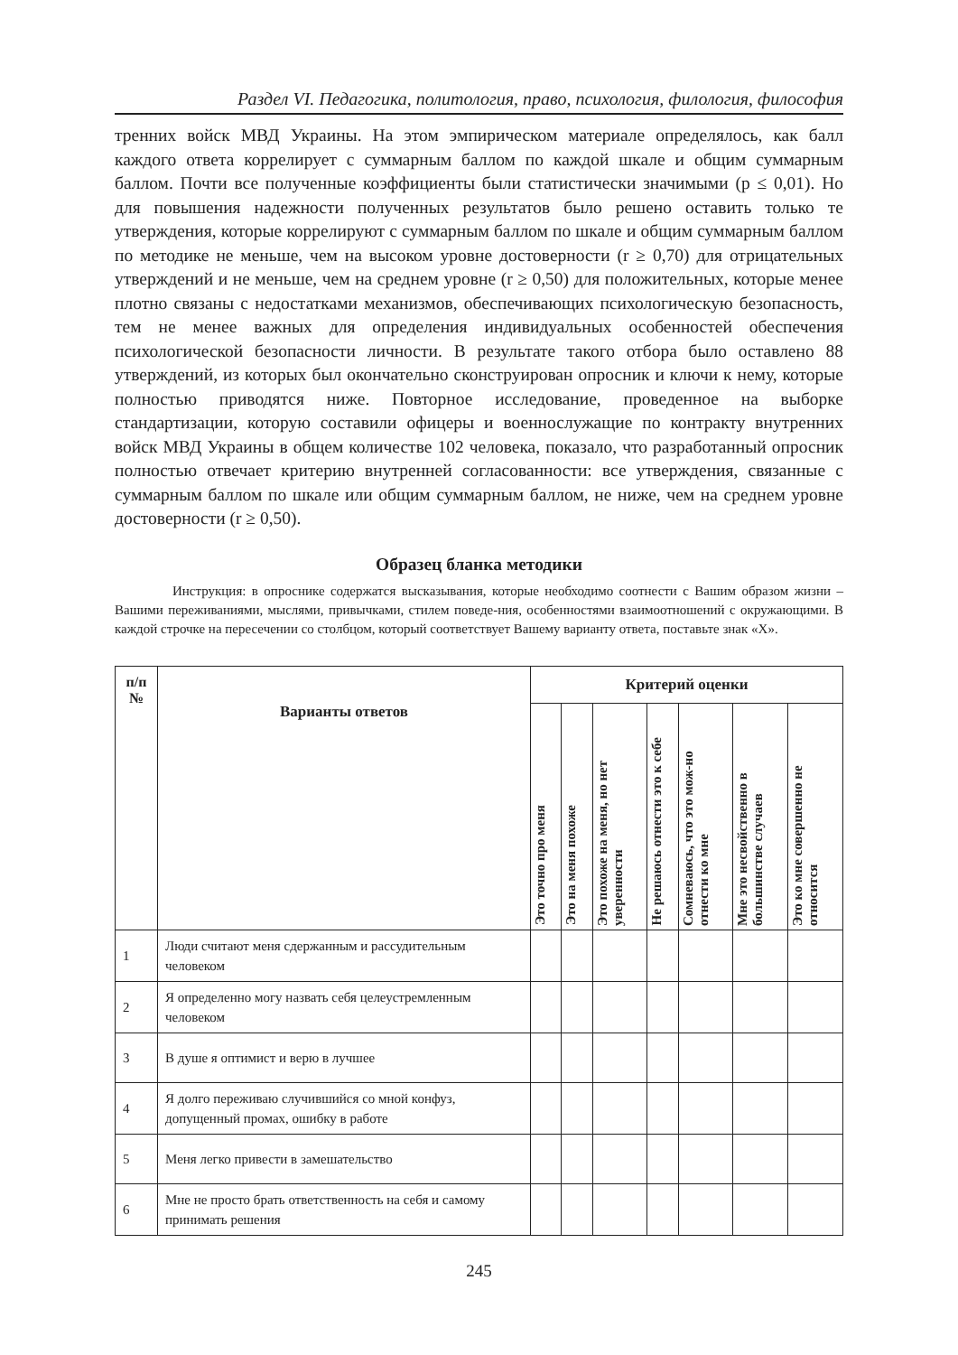Раздел VI. Педагогика, политология, право, психология, филология, философия
тренних войск МВД Украины. На этом эмпирическом материале определялось, как балл каждого ответа коррелирует с суммарным баллом по каждой шкале и общим суммарным баллом. Почти все полученные коэффициенты были статистически значимыми (p ≤ 0,01). Но для повышения надежности полученных результатов было решено оставить только те утверждения, которые коррелируют с суммарным баллом по шкале и общим суммарным баллом по методике не меньше, чем на высоком уровне достоверности (r ≥ 0,70) для отрицательных утверждений и не меньше, чем на среднем уровне (r ≥ 0,50) для положительных, которые менее плотно связаны с недостатками механизмов, обеспечивающих психологическую безопасность, тем не менее важных для определения индивидуальных особенностей обеспечения психологической безопасности личности. В результате такого отбора было оставлено 88 утверждений, из которых был окончательно сконструирован опросник и ключи к нему, которые полностью приводятся ниже. Повторное исследование, проведенное на выборке стандартизации, которую составили офицеры и военнослужащие по контракту внутренних войск МВД Украины в общем количестве 102 человека, показало, что разработанный опросник полностью отвечает критерию внутренней согласованности: все утверждения, связанные с суммарным баллом по шкале или общим суммарным баллом, не ниже, чем на среднем уровне достоверности (r ≥ 0,50).
Образец бланка методики
Инструкция: в опроснике содержатся высказывания, которые необходимо соотнести с Вашим образом жизни – Вашими переживаниями, мыслями, привычками, стилем поведе-ния, особенностями взаимоотношений с окружающими. В каждой строчке на пересечении со столбцом, который соответствует Вашему варианту ответа, поставьте знак «Х».
| п/п № | Варианты ответов | Критерий оценки | | | | | | |
| --- | --- | --- | --- | --- | --- | --- | --- | --- |
| | | Это точно про меня | Это на меня похоже | Это похоже на меня, но нет уверенности | Не решаюсь отнести это к себе | Сомневаюсь, что это мож-но отнести ко мне | Мне это несвойственно в большинстве случаев | Это ко мне совершенно не относится |
| 1 | Люди считают меня сдержанным и рассудительным человеком | | | | | | | |
| 2 | Я определенно могу назвать себя целеустремленным человеком | | | | | | | |
| 3 | В душе я оптимист и верю в лучшее | | | | | | | |
| 4 | Я долго переживаю случившийся со мной конфуз, допущенный промах, ошибку в работе | | | | | | | |
| 5 | Меня легко привести в замешательство | | | | | | | |
| 6 | Мне не просто брать ответственность на себя и самому принимать решения | | | | | | | |
245